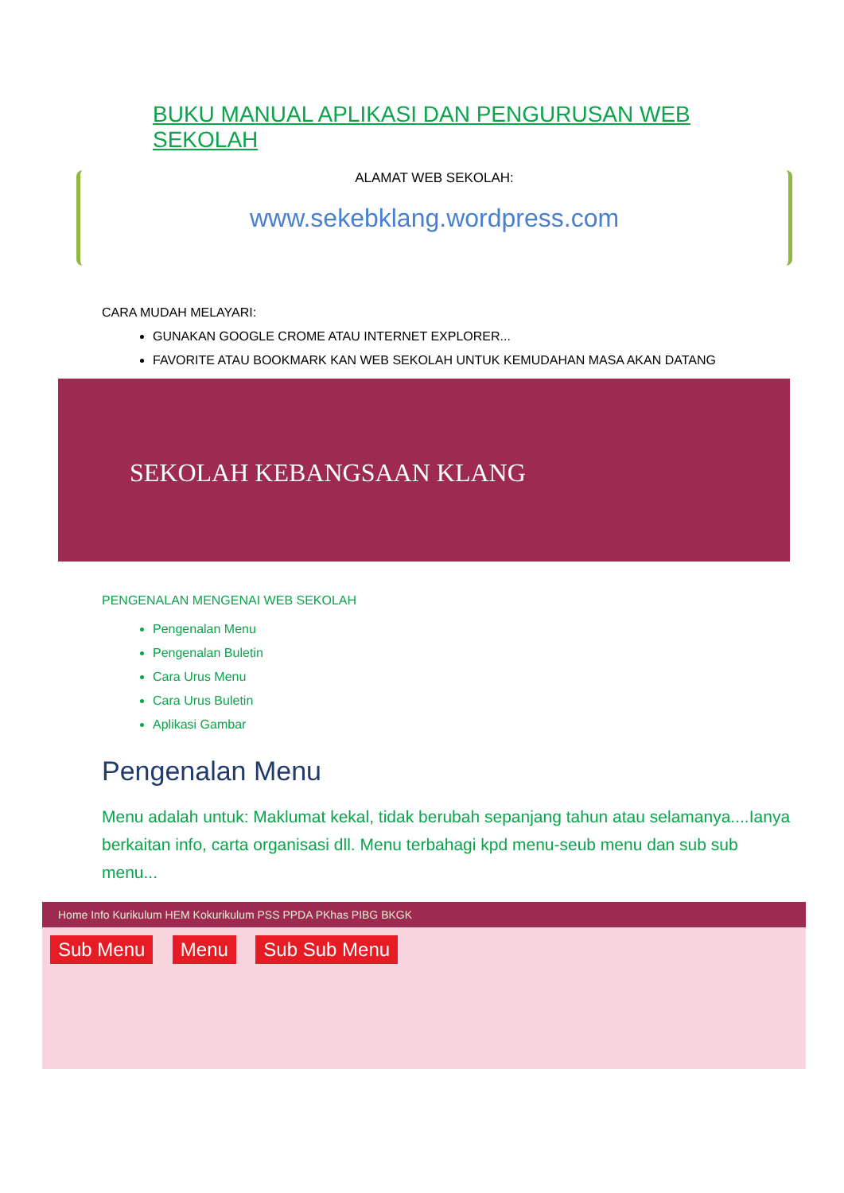BUKU MANUAL APLIKASI DAN PENGURUSAN WEB SEKOLAH
ALAMAT WEB SEKOLAH:
www.sekebklang.wordpress.com
CARA MUDAH MELAYARI:
GUNAKAN GOOGLE CROME ATAU INTERNET EXPLORER...
FAVORITE ATAU BOOKMARK KAN WEB SEKOLAH UNTUK KEMUDAHAN MASA AKAN DATANG
SEKOLAH KEBANGSAAN KLANG
PENGENALAN MENGENAI WEB SEKOLAH
Pengenalan Menu
Pengenalan Buletin
Cara Urus Menu
Cara Urus Buletin
Aplikasi Gambar
Pengenalan Menu
Menu adalah untuk: Maklumat kekal, tidak berubah sepanjang tahun atau selamanya....Ianya berkaitan info, carta organisasi dll. Menu terbahagi kpd menu-seub menu dan sub sub menu...
Home Info Kurikulum HEM Kokurikulum PSS PPDA PKhas PIBG BKGK
Sub Menu Menu Sub Sub Menu